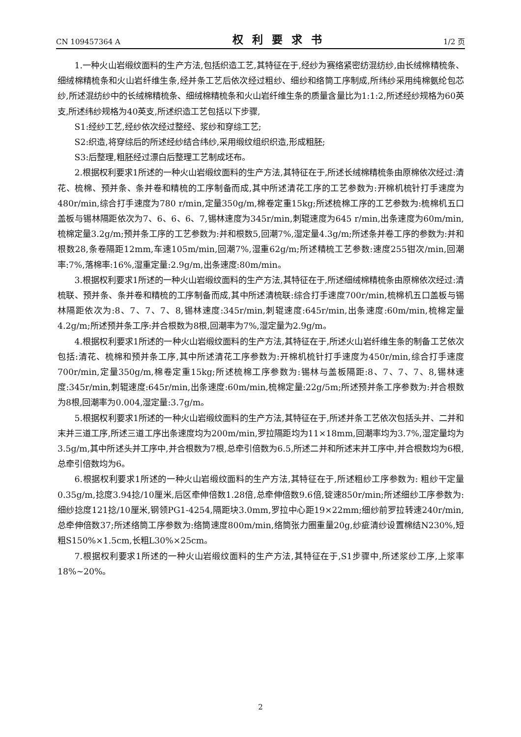CN 109457364 A 权利要求书 1/2 页
1.一种火山岩缎纹面料的生产方法,包括织造工艺,其特征在于,经纱为赛络紧密纺混纺纱,由长绒棉精梳条、细绒棉精梳条和火山岩纤维生条,经并条工艺后依次经过粗纱、细纱和络筒工序制成,所纬纱采用纯棉氨纶包芯纱,所述混纺纱中的长绒棉精梳条、细绒棉精梳条和火山岩纤维生条的质量含量比为1:1:2,所述经纱规格为60英支,所述纬纱规格为40英支,所述织造工艺包括以下步骤,
S1:经纱工艺,经纱依次经过整经、浆纱和穿综工艺;
S2:织造,将穿综后的所述经纱结合纬纱,采用缎纹组织织造,形成粗胚;
S3:后整理,粗胚经过漂白后整理工艺制成坯布。
2.根据权利要求1所述的一种火山岩缎纹面料的生产方法,其特征在于,所述长绒棉精梳条由原棉依次经过:清花、梳棉、预并条、条并卷和精梳的工序制备而成,其中所述清花工序的工艺参数为:开棉机梳针打手速度为480r/min,综合打手速度为780 r/min,定量350g/m,棉卷定重15kg;所述梳棉工序的工艺参数为:梳棉机五口盖板与锡林隔距依次为7、6、6、6、7,锡林速度为345r/min,刺辊速度为645 r/min,出条速度为60m/min,梳棉定量3.2g/m;预并条工序的工艺参数为:并和根数5,回潮7%,湿定量4.3g/m;所述条并卷工序的参数为:并和根数28,条卷隔距12mm,车速105m/min,回潮7%,湿重62g/m;所述精梳工艺参数:速度255钳次/min,回潮率:7%,落棉率:16%,湿重定量:2.9g/m,出条速度:80m/min。
3.根据权利要求1所述的一种火山岩缎纹面料的生产方法,其特征在于,所述细绒棉精梳条由原棉依次经过:清梳联、预并条、条并卷和精梳的工序制备而成,其中所述清梳联:综合打手速度700r/min,梳棉机五口盖板与锡林隔距依次为:8、7、7、7、8,锡林速度:345r/min,刺辊速度:645r/min,出条速度:60m/min,梳棉定量4.2g/m;所述预并条工序:并合根数为8根,回潮率为7%,湿定量为2.9g/m。
4.根据权利要求1所述的一种火山岩缎纹面料的生产方法,其特征在于,所述火山岩纤维生条的制备工艺依次包括:清花、梳棉和预并条工序,其中所述清花工序参数为:开棉机梳针打手速度为450r/min,综合打手速度700r/min,定量350g/m,棉卷定重15kg;所述梳棉工序参数为:锡林与盖板隔距:8、7、7、7、8,锡林速度:345r/min,刺辊速度:645r/min,出条速度:60m/min,梳棉定量:22g/5m;所述预并条工序参数为:并合根数为8根,回潮率为0.004,湿定量:3.7g/m。
5.根据权利要求1所述的一种火山岩缎纹面料的生产方法,其特征在于,所述并条工艺依次包括头并、二并和末并三道工序,所述三道工序出条速度均为200m/min,罗拉隔距均为11×18mm,回潮率均为3.7%,湿定量均为3.5g/m,其中所述头并工序中,并合根数为7根,总牵引倍数为6.5,所述二并和所述末并工序中,并合根数均为6根,总牵引倍数均为6。
6.根据权利要求1所述的一种火山岩缎纹面料的生产方法,其特征在于,所述粗纱工序参数为: 粗纱干定量0.35g/m,捻度3.94捻/10厘米,后区牵伸倍数1.28倍,总牵伸倍数9.6倍,锭速850r/min;所述细纱工序参数为:细纱捻度121捻/10厘米,钢领PG1-4254,隔距块3.0mm,罗拉中心距19×22mm;细纱前罗拉转速240r/min,总牵伸倍数37;所述络筒工序参数为:络筒速度800m/min,络筒张力圈重量20g,纱疵清纱设置棉结N230%,短粗S150%×1.5cm,长粗L30%×25cm。
7.根据权利要求1所述的一种火山岩缎纹面料的生产方法,其特征在于,S1步骤中,所述浆纱工序,上浆率18%~20%。
2